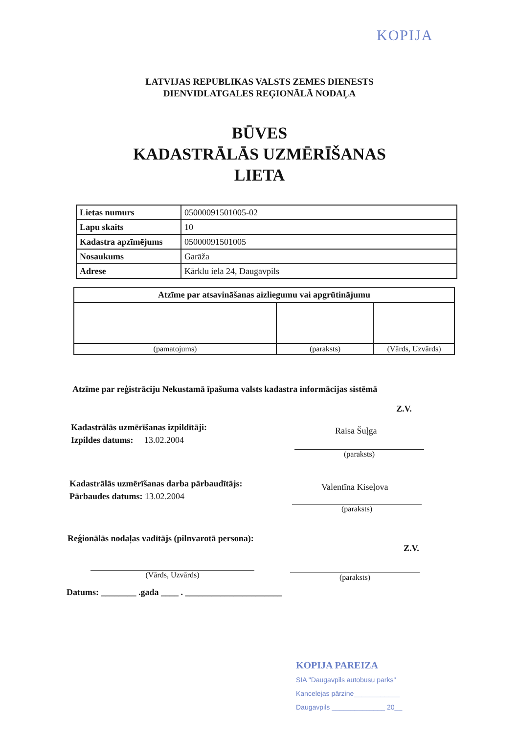KOPIJA
LATVIJAS REPUBLIKAS VALSTS ZEMES DIENESTS
DIENVIDLATGALES REĢIONĀLĀ NODAĻA
BŪVES
KADASTRĀLĀS UZMĒRĪŠANAS
LIETA
| Lietas numurs | 05000091501005-02 |
| Lapu skaits | 10 |
| Kadastra apzīmējums | 05000091501005 |
| Nosaukums | Garāža |
| Adrese | Kārklu iela 24, Daugavpils |
| Atzīme par atsavināšanas aizliegumu vai apgrūtinājumu | | |
| --- | --- | --- |
| (pamatojums) | (paraksts) | (Vārds, Uzvārds) |
Atzīme par reģistrāciju Nekustamā īpašuma valsts kadastra informācijas sistēmā
Z.V.
Kadastrālās uzmērīšanas izpildītāji:
Izpildes datums: 13.02.2004
Raisa Šuļga
(paraksts)
Kadastrālās uzmērīšanas darba pārbaudītājs:
Pārbaudes datums: 13.02.2004
Valentīna Kiseļova
(paraksts)
Reģionālās nodaļas vadītājs (pilnvarotā persona):
Z.V.
(Vārds, Uzvārds) (paraksts)
Datums: ________ .gada ____ . ______________________
KOPIJA PAREIZA
SIA "Daugavpils autobusu parks"
Kancelejas pārzine____________
Daugavpils ______________ 20__